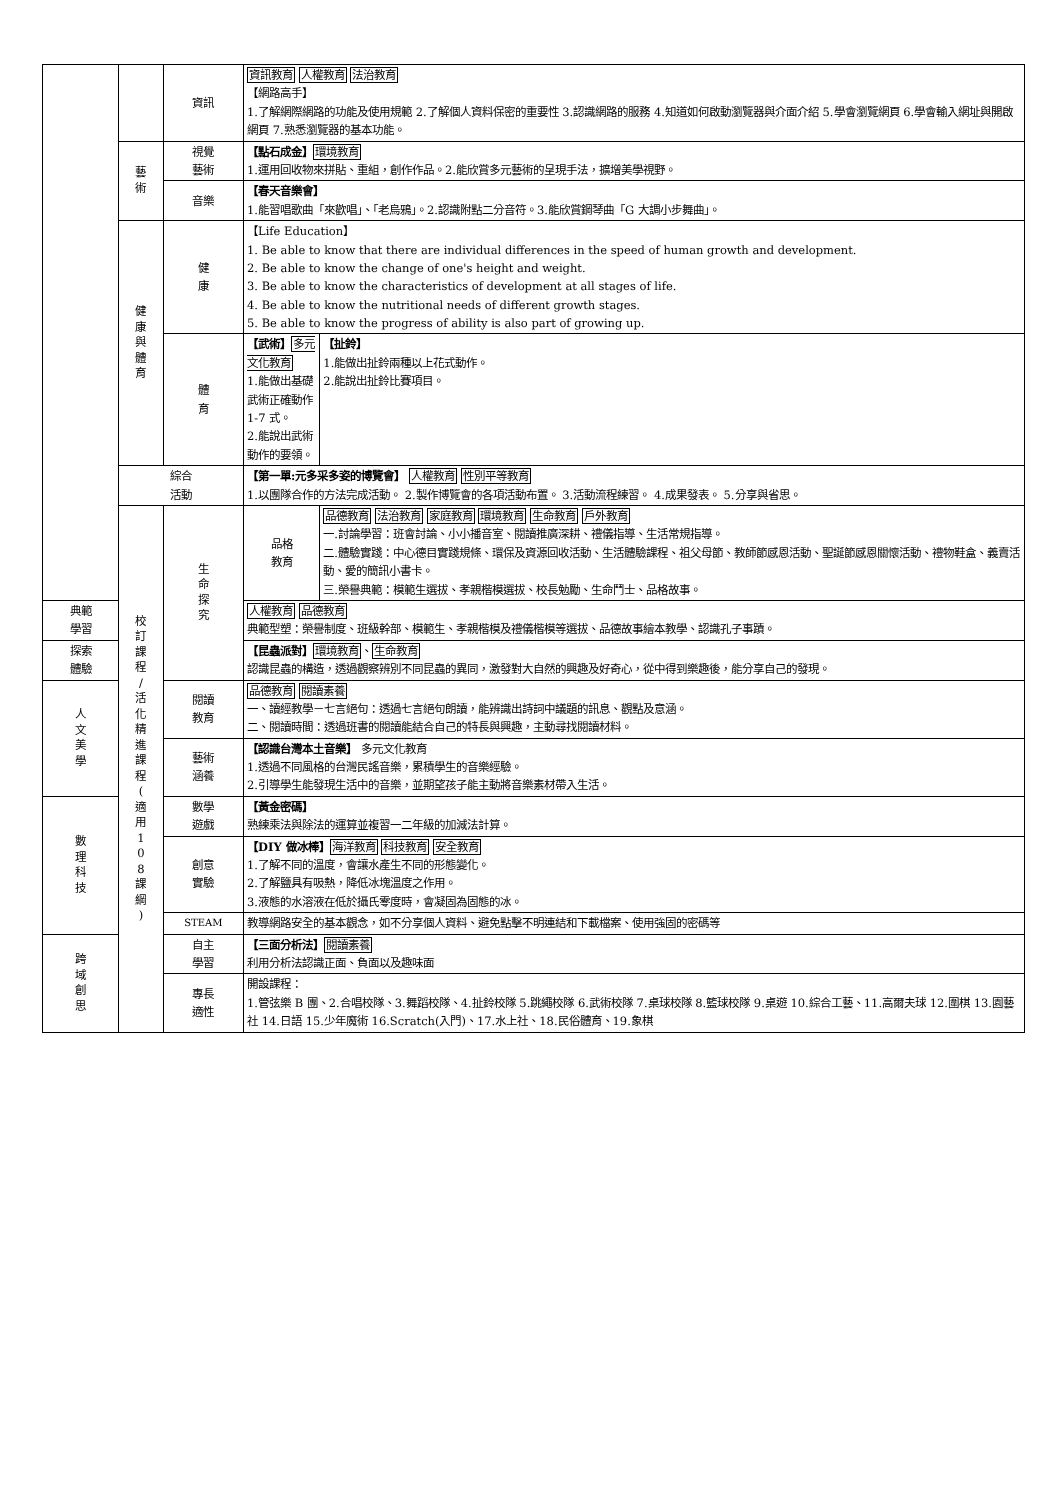| | | 資訊 | 資訊教育 人權教育 法治教育 【網路高手】 1.了解網際網路的功能及使用規範 2.了解個人資料保密的重要性 3.認識網路的服務 4.知道如何啟動瀏覽器與介面介紹 5.學會瀏覽網頁 6.學會輸入網址與開啟網頁 7.熟悉瀏覽器的基本功能。 | |
| | 藝 術 | 視覺 藝術 | 【點石成金】 環境教育 1.運用回收物來拼貼、重組，創作作品。2.能欣賞多元藝術的呈現手法，擴增美學視野。 | |
| | | 音樂 | 【春天音樂會】 1.能習唱歌曲「來歡唱」、「老烏鴉」。2.認識附點二分音符。3.能欣賞鋼琴曲「G 大調小步舞曲」。 | |
| | 健 康 與 體 育 | 健 康 | 【Life Education】 1. Be able to know that there are individual differences in the speed of human growth and development. 2. Be able to know the change of one's height and weight. 3. Be able to know the characteristics of development at all stages of life. 4. Be able to know the nutritional needs of different growth stages. 5. Be able to know the progress of ability is also part of growing up. | |
| | | 體 育 | 【武術】 多元文化教育 1.能做出基礎武術正確動作 1-7 式。 2.能說出武術動作的要領。 | 【扯鈴】 1.能做出扯鈴兩種以上花式動作。 2.能說出扯鈴比賽項目。 |
| | 綜合 活動 | | 【第一單:元多采多姿的博覽會】 人權教育 性別平等教育 1.以團隊合作的方法完成活動。 2.製作博覽會的各項活動布置。 3.活動流程練習。 4.成果發表。 5.分享與省思。 | |
| | 校 訂 課 程 / 活 化 精 進 課 程 ( 適 用 1 0 8 課 綱 ) | 生 命 探 究 | 品格 教育 | 品德教育 法治教育 家庭教育 環境教育 生命教育 戶外教育 一.討論學習：班會討論、小小播音室、閱讀推廣深耕、禮儀指導、生活常規指導。 二.體驗實踐：中心德目實踐規條、環保及資源回收活動、生活體驗課程、祖父母節、教師節感恩活動、聖誕節感恩關懷活動、禮物鞋盒、義賣活動、愛的簡訊小書卡。 三.榮譽典範：模範生選拔、孝親楷模選拔、校長勉勵、生命鬥士、品格故事。 |
| 典範 學習 | | | 人權教育 品德教育 典範型塑：榮譽制度、班級幹部、模範生、孝親楷模及禮儀楷模等選拔、品德故事繪本教學、認識孔子事蹟。 | |
| 探索 體驗 | | | 【昆蟲派對】 環境教育 、 生命教育 認識昆蟲的構造，透過觀察辨別不同昆蟲的異同，激發對大自然的興趣及好奇心，從中得到樂趣後，能分享自己的發現。 | |
| 人 文 美 學 | | 閱讀 教育 | 品德教育 閱讀素養 一、讀經教學－七言絕句：透過七言絕句朗讀，能辨識出詩詞中議題的訊息、觀點及意涵。 二、閱讀時間：透過班書的閱讀能結合自己的特長與興趣，主動尋找閱讀材料。 | |
| | | 藝術 涵養 | 【認識台灣本土音樂】 多元文化教育 1.透過不同風格的台灣民謠音樂，累積學生的音樂經驗。 2.引導學生能發現生活中的音樂，並期望孩子能主動將音樂素材帶入生活。 | |
| 數 理 科 技 | | 數學 遊戲 | 【黃金密碼】 熟練乘法與除法的運算並複習一二年級的加減法計算。 | |
| | | 創意 實驗 | 【DIY 做冰棒】 海洋教育 科技教育 安全教育 1.了解不同的溫度，會讓水產生不同的形態變化。 2.了解鹽具有吸熱，降低冰塊溫度之作用。 3.液態的水溶液在低於攝氏零度時，會凝固為固態的冰。 | |
| | | STEAM | 教導網路安全的基本觀念，如不分享個人資料、避免點擊不明連結和下載檔案、使用強固的密碼等 | |
| 跨 域 創 思 | | 自主 學習 | 【三面分析法】 閱讀素養 利用分析法認識正面、負面以及趣味面 | |
| | | 專長 適性 | 開設課程： 1.管弦樂 B 團、2.合唱校隊、3.舞蹈校隊、4.扯鈴校隊 5.跳繩校隊 6.武術校隊 7.桌球校隊 8.籃球校隊 9.桌遊 10.綜合工藝、11.高爾夫球 12.圍棋 13.園藝社 14.日語 15.少年魔術 16.Scratch(入門)、17.水上社、18.民俗體育、19.象棋 | |